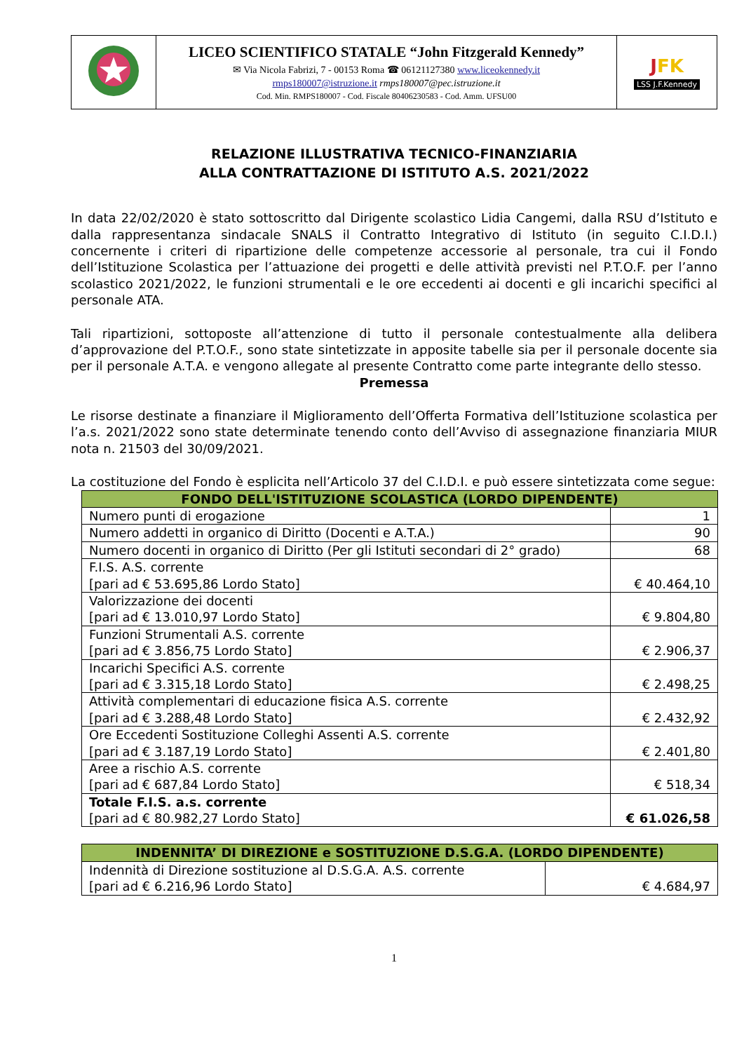| | LICEO SCIENTIFICO STATALE “John Fitzgerald Kennedy” ✉ Via Nicola Fabrizi, 7 - 00153 Roma ☎ 06121127380 www.liceokennedy.it rmps180007@istruzione.it rmps180007@pec.istruzione.it Cod. Min. RMPS180007 - Cod. Fiscale 80406230583 - Cod. Amm. UFSU00 | J FK LSS J.F.Kennedy |
RELAZIONE ILLUSTRATIVA TECNICO-FINANZIARIA
ALLA CONTRATTAZIONE DI ISTITUTO A.S. 2021/2022
In data 22/02/2020 è stato sottoscritto dal Dirigente scolastico Lidia Cangemi, dalla RSU d’Istituto e dalla rappresentanza sindacale SNALS il Contratto Integrativo di Istituto (in seguito C.I.D.I.) concernente i criteri di ripartizione delle competenze accessorie al personale, tra cui il Fondo dell’Istituzione Scolastica per l’attuazione dei progetti e delle attività previsti nel P.T.O.F. per l’anno scolastico 2021/2022, le funzioni strumentali e le ore eccedenti ai docenti e gli incarichi specifici al personale ATA.
Tali ripartizioni, sottoposte all’attenzione di tutto il personale contestualmente alla delibera d’approvazione del P.T.O.F., sono state sintetizzate in apposite tabelle sia per il personale docente sia per il personale A.T.A. e vengono allegate al presente Contratto come parte integrante dello stesso.
Premessa
Le risorse destinate a finanziare il Miglioramento dell’Offerta Formativa dell’Istituzione scolastica per l’a.s. 2021/2022 sono state determinate tenendo conto dell’Avviso di assegnazione finanziaria MIUR nota n. 21503 del 30/09/2021.
La costituzione del Fondo è esplicita nell’Articolo 37 del C.I.D.I. e può essere sintetizzata come segue:
| FONDO DELL'ISTITUZIONE SCOLASTICA (LORDO DIPENDENTE) | | |
| --- | --- | --- |
| Numero punti di erogazione | | 1 |
| Numero addetti in organico di Diritto (Docenti e A.T.A.) | | 90 |
| Numero docenti in organico di Diritto (Per gli Istituti secondari di 2° grado) | | 68 |
| F.I.S. A.S. corrente [pari ad € 53.695,86 Lordo Stato] | € 40.464,10 | |
| Valorizzazione dei docenti [pari ad € 13.010,97 Lordo Stato] | € 9.804,80 | |
| Funzioni Strumentali A.S. corrente [pari ad € 3.856,75 Lordo Stato] | € 2.906,37 | |
| Incarichi Specifici A.S. corrente [pari ad € 3.315,18 Lordo Stato] | € 2.498,25 | |
| Attività complementari di educazione fisica A.S. corrente [pari ad € 3.288,48 Lordo Stato] | € 2.432,92 | |
| Ore Eccedenti Sostituzione Colleghi Assenti A.S. corrente [pari ad € 3.187,19 Lordo Stato] | € 2.401,80 | |
| Aree a rischio A.S. corrente [pari ad € 687,84 Lordo Stato] | € 518,34 | |
| Totale F.I.S. a.s. corrente [pari ad € 80.982,27 Lordo Stato] | € 61.026,58 | |
| INDENNITA’ DI DIREZIONE e SOSTITUZIONE D.S.G.A. (LORDO DIPENDENTE) | |
| --- | --- |
| Indennità di Direzione sostituzione al D.S.G.A. A.S. corrente [pari ad € 6.216,96 Lordo Stato] | € 4.684,97 |
1